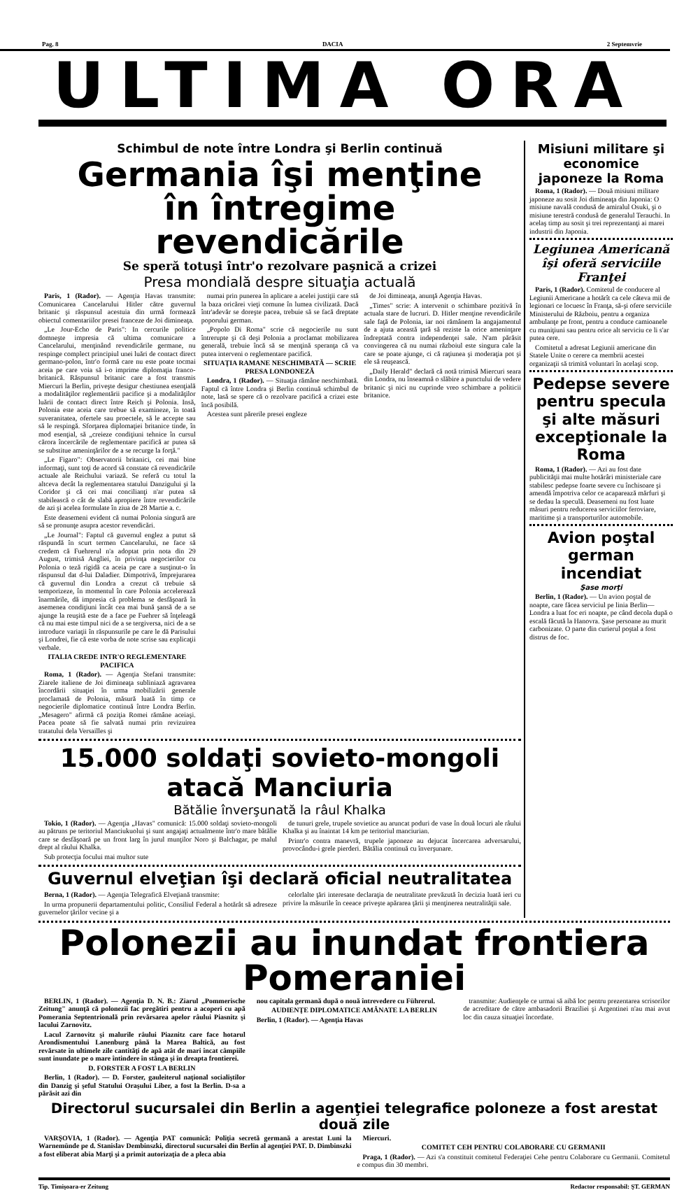Pag. 8 DACIA 2 Septemvrie
ULTIMA ORA
Schimbul de note între Londra şi Berlin continuă
Germania îşi menţine
în întregime revendicările
Se speră totuşi într'o rezolvare paşnică a crizei
Presa mondială despre situaţia actuală
Paris, 1 (Rador). — Agenţia Havas transmite: Comunicarea Cancelarului Hitler către guvernul britanic şi răspunsul acestuia din urmă formează obiectul comentariilor presei franceze de Joi dimineaţa.
„Le Jour-Echo de Paris": In cercurile politice domneşte impresia că ultima comunicare a Cancelarului, menţinând revendicările germane, nu respinge complect principiul unei luări de contact direct germano-polon, într'o formă care nu este poate tocmai aceia pe care voia să i-o imprime diplomaţia franco-britanică. Răspunsul britanic care a fost transmis Miercuri la Berlin, priveşte desigur chestiunea esenţială a modalităţilor reglementării pacifice şi a modalităţilor luării de contact direct între Reich şi Polonia. Insă, Polonia este aceia care trebue să examineze, în toată suveranitatea, ofertele sau proectele, să le accepte sau să le respingă. Sforţarea diplomaţiei britanice tinde, în mod esenţial, să „creieze condiţiuni tehnice în cursul cărora încercările de reglementare pacifică ar putea să se substitue ameninţărilor de a se recurge la forţă."
„Le Figaro": Observatorii britanici, cei mai bine informaţi, sunt toţi de acord să constate că revendicările actuale ale Reichului variază. Se referă cu totul la altceva decât la reglementarea statului Danzigului şi la Coridor şi că cei mai concilianţi n'ar putea să stabilească o cât de slabă apropiere între revendicările de azi şi acelea formulate în ziua de 28 Martie a. c.
Este deasemeni evident că numai Polonia singură are să se pronunţe asupra acestor revendicări.
„Le Journal": Faptul că guvernul englez a putut să răspundă în scurt termen Cancelarului, ne face să credem că Fuehrerul n'a adoptat prin nota din 29 August, trimisă Angliei, în privinţa negocierilor cu Polonia o teză rigidă ca aceia pe care a susţinut-o în răspunsul dat d-lui Daladier. Dimpotrivă, împrejurarea că guvernul din Londra a crezut că trebuie să temporizeze, în momentul în care Polonia accelerează înarmările, dă impresia că problema se desfăşoară în asemenea condiţiuni încât cea mai bună şansă de a se ajunge la reuşită este de a face pe Fuehrer să înţeleagă că nu mai este timpul nici de a se tergiversa, nici de a se introduce variaţii în răspunsurile pe care le dă Parisului şi Londrei, fie că este vorba de note scrise sau explicaţii verbale.
ITALIA CREDE INTR'O REGLEMENTARE PACIFICA
Roma, 1 (Rador). — Agenţia Stefani transmite: Ziarele italiene de Joi dimineaţa subliniază agravarea încordării situaţiei în urma mobilizării generale proclamată de Polonia, măsură luată în timp ce negocierile diplomatice continuă între Londra Berlin. „Mesagero" afirmă că poziţia Romei rămâne aceiaşi. Pacea poate să fie salvată numai prin revizuirea tratatului dela Versailles şi
numai prin punerea în aplicare a acelei justiţii care stă la baza oricărei vieţi comune în lumea civilizată. Dacă într'adevăr se doreşte pacea, trebuie să se facă dreptate poporului german.
„Popolo Di Roma" scrie că negocierile nu sunt întrerupte şi că deşi Polonia a proclamat mobilizarea generală, trebuie încă să se menţină speranţa că va putea interveni o reglementare pacifică.
SITUAŢIA RAMANE NESCHIMBATĂ — SCRIE PRESA LONDONEZĂ
Londra, 1 (Rador). — Situaţia rămâne neschimbată. Faptul că între Londra şi Berlin continuă schimbul de note, lasă se spere că o rezolvare pacifică a crizei este încă posibilă.
Acestea sunt părerile presei engleze
de Joi dimineaţa, anunţă Agenţia Havas.
„Times" scrie: A intervenit o schimbare pozitivă în actuala stare de lucruri. D. Hitler menţine revendicările sale faţă de Polonia, iar noi rămânem la angajamentul de a ajuta această ţară să reziste la orice ameninţare îndreptată contra independenţei sale. N'am părăsit convingerea că nu numai războiul este singura cale la care se poate ajunge, ci că raţiunea şi moderaţia pot şi ele să reuşească.
„Daily Herald" declară că notă trimisă Miercuri seara din Londra, nu înseamnă o slăbire a punctului de vedere britanic şi nici nu cuprinde vreo schimbare a politicii britanice.
15.000 soldaţi sovieto-mongoli atacă Manciuria
Bătălie înverşunată la râul Khalka
Tokio, 1 (Rador). — Agenţia „Havas" comunică: 15.000 soldaţi sovieto-mongoli au pătruns pe teritoriul Manciukuolui şi sunt angajaţi actualmente într'o mare bătălie care se desfăşoară pe un front larg în jurul munţilor Noro şi Balchagar, pe malul drept al râului Khalka.
Sub protecţia focului mai multor sute
de tunuri grele, trupele sovietice au aruncat poduri de vase în două locuri ale râului Khalka şi au înaintat 14 km pe teritoriul manciurian.
Printr'o contra manevră, trupele japoneze au dejucat încercarea adversarului, provocându-i grele pierderi. Bătălia continuă cu înverşunare.
Guvernul elveţian îşi declară oficial neutralitatea
Berna, 1 (Rador). — Agenţia Telegrafică Elveţiană transmite:
In urma propunerii departamentului politic, Consiliul Federal a hotărât să adreseze guvernelor ţărilor vecine şi a
celorlalte ţări interesate declaraţia de neutralitate prevăzută în decizia luată ieri cu privire la măsurile în ceeace priveşte apărarea ţării şi menţinerea neutralităţii sale.
Misiuni militare şi economice japoneze la Roma
Roma, 1 (Rador). — Două misiuni militare japoneze au sosit Joi dimineaţa din Japonia: O misiune navală condusă de amiralul Osuki, şi o misiune terestră condusă de generalul Terauchi. In acelaş timp au sosit şi trei reprezentanţi ai marei industrii din Japonia.
Legiunea Americană îşi oferă serviciile Franţei
Paris, 1 (Rador). Comitetul de conducere al Legiunii Americane a hotărît ca cele câteva mii de legionari ce locuesc în Franţa, să-şi ofere serviciile Ministerului de Războiu, pentru a organiza ambulanţe pe front, pentru a conduce camioanele cu muniţiuni sau pentru orice alt serviciu ce li s'ar putea cere.
Comitetul a adresat Legiunii americane din Statele Unite o cerere ca membrii acestei organizaţii să trimită voluntari în acelaşi scop.
Pedepse severe pentru specula şi alte măsuri excepţionale la Roma
Roma, 1 (Rador). — Azi au fost date publicităţii mai multe hotărâri ministeriale care stabilesc pedepse foarte severe cu închisoare şi amendă împotriva celor ce acaparează mărfuri şi se dedau la speculă. Deasemeni nu fost luate măsuri pentru reducerea serviciilor feroviare, maritime şi a transporturilor automobile.
Avion poştal german incendiat
Şase morţi
Berlin, 1 (Rador). — Un avion poştal de noapte, care făcea serviciul pe linia Berlin—Londra a luat foc eri noapte, pe când decola după o escală făcută la Hanovra. Şase persoane au murit carbonizate. O parte din curierul poştal a fost distrus de foc.
Polonezii au inundat frontiera Pomeraniei
BERLIN, 1 (Rador). — Agenţia D. N. B.: Ziarul „Pommerische Zeitung" anunţă că polonezii fac pregătiri pentru a acoperi cu apă Pomerania Septentrională prin revărsarea apelor râului Piasnitz şi lacului Zarnovitz.
Lacul Zarnovitz şi malurile râului Piaznitz care face hotarul Arondismentului Lanenburg până la Marea Baltică, au fost revărsate în ultimele zile cantităţi de apă atât de mari încat câmpiile sunt inundate pe o mare întindere în stânga şi în dreapta frontierei.
D. FORSTER A FOST LA BERLIN
Berlin, 1 (Rador). — D. Forster, gauleiterul naţional socialiştilor din Danzig şi şeful Statului Oraşului Liber, a fost la Berlin. D-sa a părăsit azi din
nou capitala germană după o nouă întrevedere cu Führerul.
AUDIENŢE DIPLOMATICE AMÂNATE LA BERLIN
Berlin, 1 (Rador). — Agenţia Havas
transmite: Audienţele ce urmai să aibă loc pentru prezentarea scrisorilor de acreditare de către ambasadorii Braziliei şi Argentinei n'au mai avut loc din cauza situaţiei încordate.
Directorul sucursalei din Berlin a agenţiei telegrafice poloneze a fost arestat două zile
VARŞOVIA, 1 (Rador). — Agenţia PAT comunică: Poliţia secretă germană a arestat Luni la Warnemünde pe d. Stanislav Dembinszki, directorul sucursalei din Berlin al agenţiei PAT. D. Dimbinszki a fost eliberat abia Marţi şi a primit autorizaţia de a pleca abia
Miercuri.
COMITET CEH PENTRU COLABORARE CU GERMANII
Praga, 1 (Rador). — Azi s'a constituit comitetul Federaţiei Cehe pentru Colaborare cu Germanii. Comitetul e compus din 30 membri.
Tip. Timişoara-er Zeitung Redactor responsabil: ŞT. GERMAN